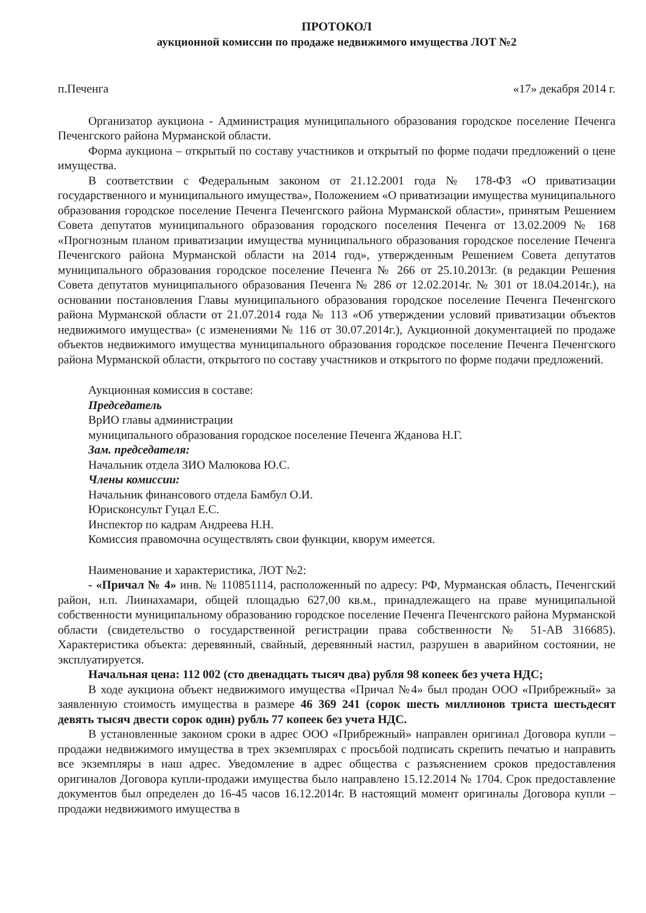ПРОТОКОЛ
аукционной комиссии по продаже недвижимого имущества ЛОТ №2
п.Печенга «17» декабря 2014 г.
Организатор аукциона - Администрация муниципального образования городское поселение Печенга Печенгского района Мурманской области.
Форма аукциона – открытый по составу участников и открытый по форме подачи предложений о цене имущества.
В соответствии с Федеральным законом от 21.12.2001 года № 178-ФЗ «О приватизации государственного и муниципального имущества», Положением «О приватизации имущества муниципального образования городское поселение Печенга Печенгского района Мурманской области», принятым Решением Совета депутатов муниципального образования городского поселения Печенга от 13.02.2009 № 168 «Прогнозным планом приватизации имущества муниципального образования городское поселение Печенга Печенгского района Мурманской области на 2014 год», утвержденным Решением Совета депутатов муниципального образования городское поселение Печенга № 266 от 25.10.2013г. (в редакции Решения Совета депутатов муниципального образования Печенга № 286 от 12.02.2014г. № 301 от 18.04.2014г.), на основании постановления Главы муниципального образования городское поселение Печенга Печенгского района Мурманской области от 21.07.2014 года № 113 «Об утверждении условий приватизации объектов недвижимого имущества» (с изменениями № 116 от 30.07.2014г.), Аукционной документацией по продаже объектов недвижимого имущества муниципального образования городское поселение Печенга Печенгского района Мурманской области, открытого по составу участников и открытого по форме подачи предложений.
Аукционная комиссия в составе:
Председатель
ВрИО главы администрации
муниципального образования городское поселение Печенга Жданова Н.Г.
Зам. председателя:
Начальник отдела ЗИО Малюкова Ю.С.
Члены комиссии:
Начальник финансового отдела Бамбул О.И.
Юрисконсульт Гуцал Е.С.
Инспектор по кадрам Андреева Н.Н.
Комиссия правомочна осуществлять свои функции, кворум имеется.
Наименование и характеристика, ЛОТ №2:
- «Причал № 4» инв. № 110851114, расположенный по адресу: РФ, Мурманская область, Печенгский район, н.п. Лиинахамари, общей площадью 627,00 кв.м., принадлежащего на праве муниципальной собственности муниципальному образованию городское поселение Печенга Печенгского района Мурманской области (свидетельство о государственной регистрации права собственности № 51-АВ 316685). Характеристика объекта: деревянный, свайный, деревянный настил, разрушен в аварийном состоянии, не эксплуатируется.
Начальная цена: 112 002 (сто двенадцать тысяч два) рубля 98 копеек без учета НДС;
В ходе аукциона объект недвижимого имущества «Причал №4» был продан ООО «Прибрежный» за заявленную стоимость имущества в размере 46 369 241 (сорок шесть миллионов триста шестьдесят девять тысяч двести сорок один) рубль 77 копеек без учета НДС.
В установленные законом сроки в адрес ООО «Прибрежный» направлен оригинал Договора купли – продажи недвижимого имущества в трех экземплярах с просьбой подписать скрепить печатью и направить все экземпляры в наш адрес. Уведомление в адрес общества с разъяснением сроков предоставления оригиналов Договора купли-продажи имущества было направлено 15.12.2014 № 1704. Срок предоставление документов был определен до 16-45 часов 16.12.2014г. В настоящий момент оригиналы Договора купли – продажи недвижимого имущества в